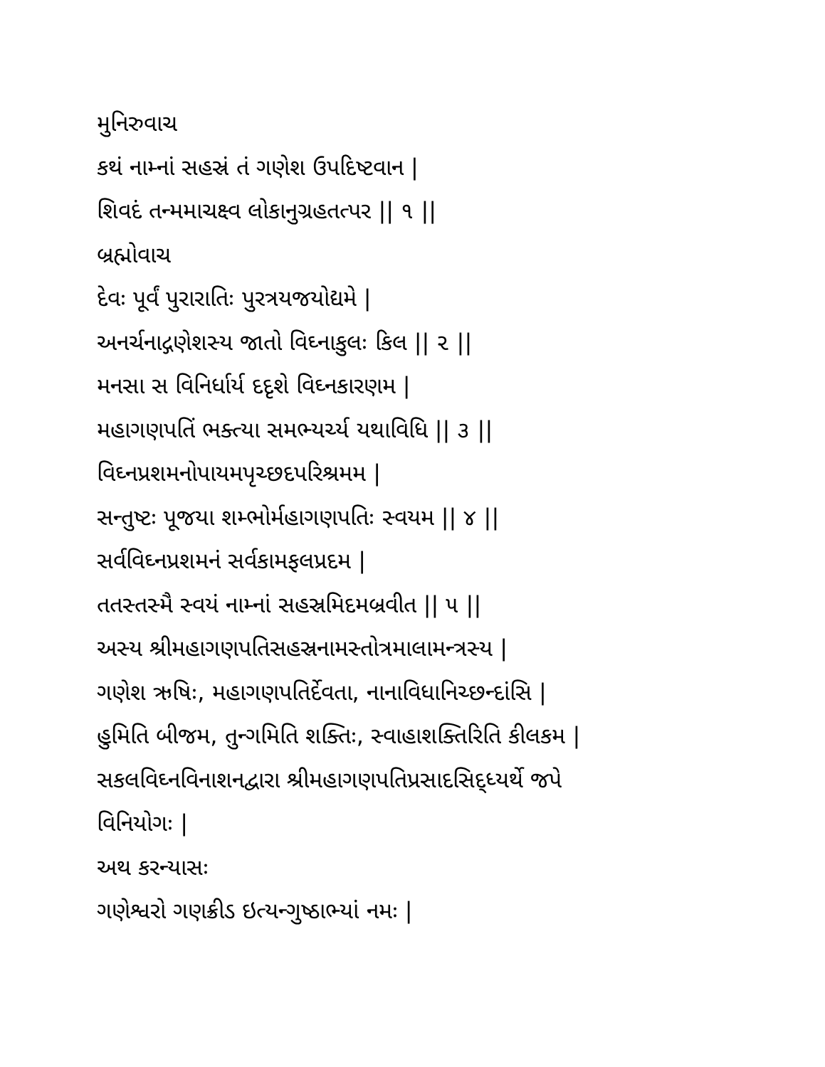મુનિરુવાચ
કથં નામ્નાં સહસ્રં તં ગણેશ ઉપદિષ્ટવાન |
શિવદં તન્મમાચક્ષ્વ લોકાનુગ્રહતત્પર || ૧ ||
બ્રહ્મોવાચ
દેવઃ પૂર્વં પુરારાતિઃ પુરત્રયજયોદ્યમે |
અનર્ચનાદ્ગણેશસ્ય જાતો વિઘ્નાકુલઃ કિલ || ૨ ||
મનસા સ વિનિર્ધાર્ય દદૃશે વિઘ્નકારણમ |
મહાગણપતિં ભક્ત્યા સમભ્યર્ચ્ય યથાવિધિ || ૩ ||
વિઘ્નપ્રશમનોપાયમપૃચ્છદપરિશ્રમમ |
સન્તુષ્ટઃ પૂજયા શમ્ભોર્મહાગણપતિઃ સ્વયમ || ૪ ||
સર્વવિઘ્નપ્રશમનં સર્વકામફલપ્રદમ |
તતસ્તસ્મૈ સ્વયં નામ્નાં સહસ્રમિદમબ્રવીત || ૫ ||
અસ્ય શ્રીમહાગણપતિસહસ્રનામસ્તોત્રમાલામન્ત્રસ્ય |
ગણેશ ઋષિઃ, મહાગણપતિર્દેવતા, નાનાવિધાનિચ્છન્દાંસિ |
હુમિતિ બીજમ, તુન્ગમિતિ શક્તિઃ, સ્વાહાશક્તિરિતિ કીલકમ |
સકલવિઘ્નવિનાશનદ્વારા શ્રીમહાગણપતિપ્રસાદસિદ્ધ્યર્થે જપે
વિનિયોગઃ |
અથ કરન્યાસઃ
ગણેશ્વરો ગણક્રીડ ઇત્યન્ગુષ્ઠાભ્યાં નમઃ |